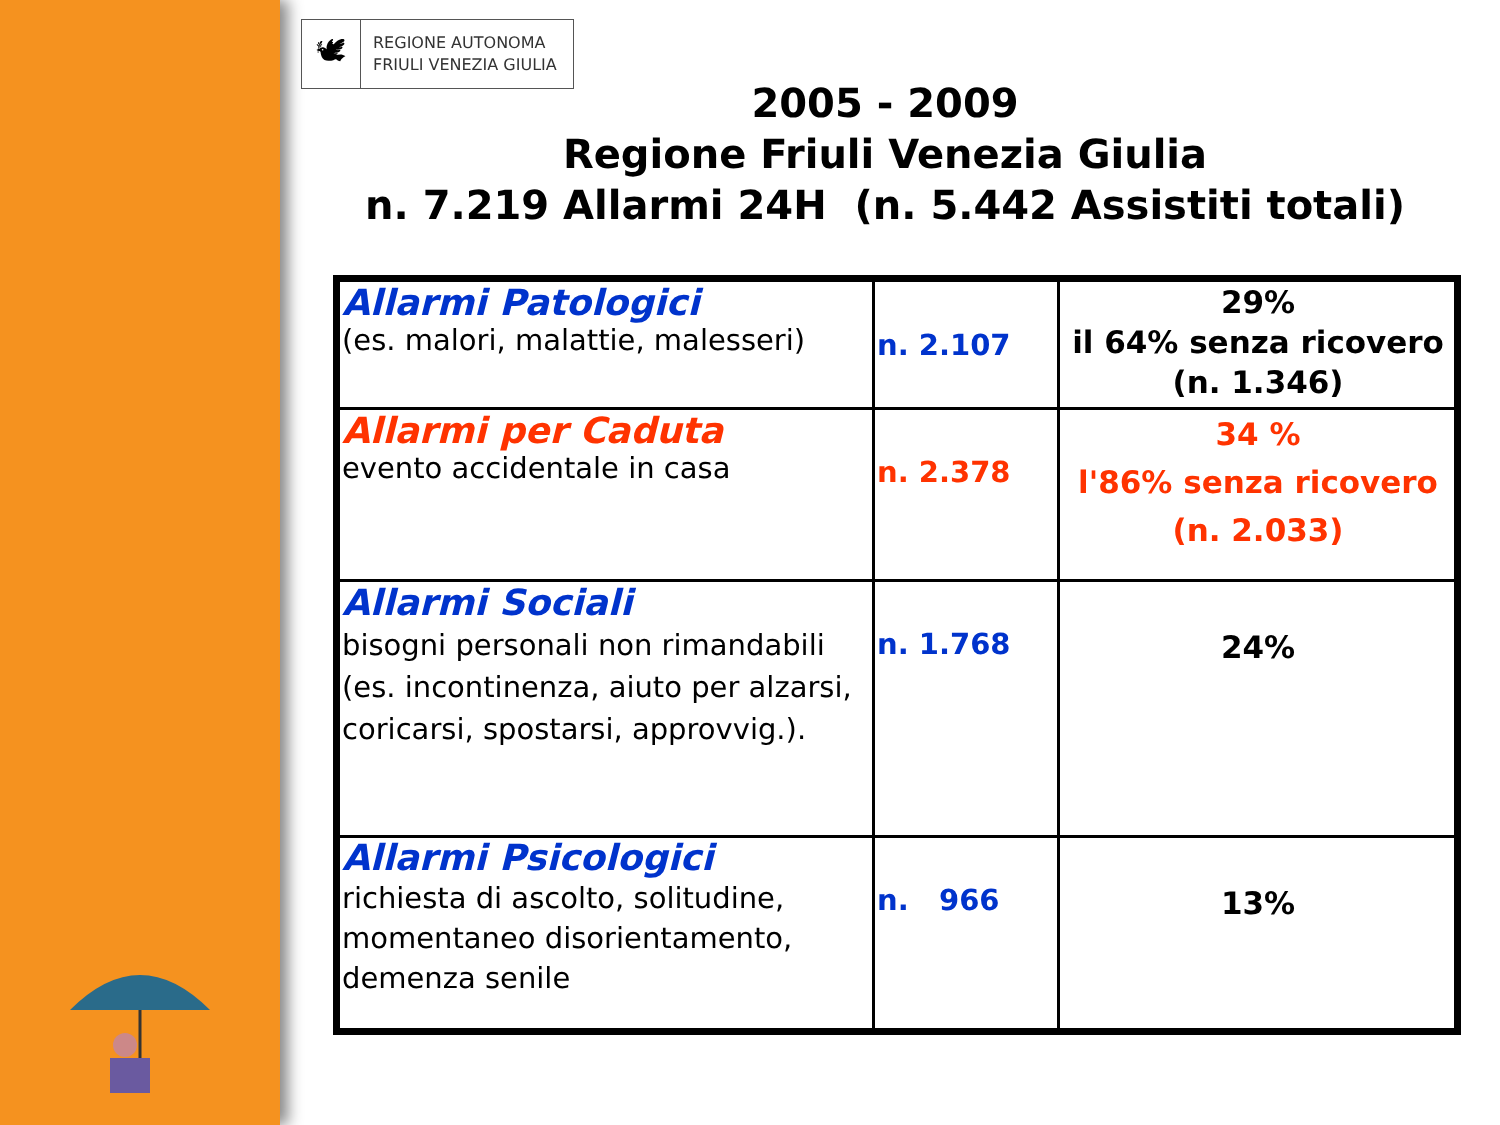🕊
REGIONE AUTONOMA
FRIULI VENEZIA GIULIA
2005 - 2009
Regione Friuli Venezia Giulia
n. 7.219 Allarmi 24H (n. 5.442 Assistiti totali)
| Allarmi Patologici (es. malori, malattie, malesseri) | n. 2.107 | 29% il 64% senza ricovero (n. 1.346) |
| Allarmi per Caduta evento accidentale in casa | n. 2.378 | 34 % l'86% senza ricovero (n. 2.033) |
| Allarmi Sociali bisogni personali non rimandabili (es. incontinenza, aiuto per alzarsi, coricarsi, spostarsi, approvvig.). | n. 1.768 | 24% |
| Allarmi Psicologici richiesta di ascolto, solitudine, momentaneo disorientamento, demenza senile | n. 966 | 13% |